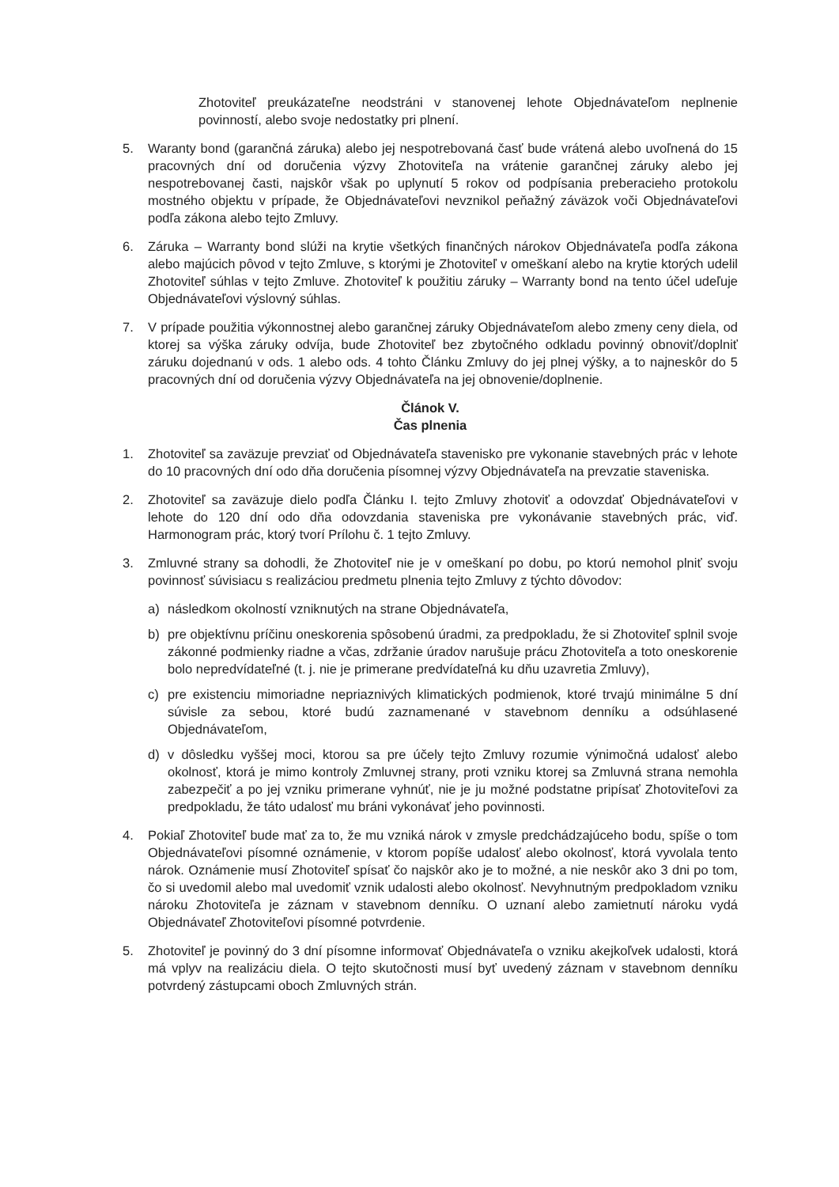Zhotoviteľ preukázateľne neodstráni v stanovenej lehote Objednávateľom neplnenie povinností, alebo svoje nedostatky pri plnení.
5. Waranty bond (garančná záruka) alebo jej nespotrebovaná časť bude vrátená alebo uvoľnená do 15 pracovných dní od doručenia výzvy Zhotoviteľa na vrátenie garančnej záruky alebo jej nespotrebovanej časti, najskôr však po uplynutí 5 rokov od podpísania preberacieho protokolu mostného objektu v prípade, že Objednávateľovi nevznikol peňažný záväzok voči Objednávateľovi podľa zákona alebo tejto Zmluvy.
6. Záruka – Warranty bond slúži na krytie všetkých finančných nárokov Objednávateľa podľa zákona alebo majúcich pôvod v tejto Zmluve, s ktorými je Zhotoviteľ v omeškaní alebo na krytie ktorých udelil Zhotoviteľ súhlas v tejto Zmluve. Zhotoviteľ k použitiu záruky – Warranty bond na tento účel udeľuje Objednávateľovi výslovný súhlas.
7. V prípade použitia výkonnostnej alebo garančnej záruky Objednávateľom alebo zmeny ceny diela, od ktorej sa výška záruky odvíja, bude Zhotoviteľ bez zbytočného odkladu povinný obnoviť/doplniť záruku dojednanú v ods. 1 alebo ods. 4 tohto Článku Zmluvy do jej plnej výšky, a to najneskôr do 5 pracovných dní od doručenia výzvy Objednávateľa na jej obnovenie/doplnenie.
Článok V.
Čas plnenia
1. Zhotoviteľ sa zaväzuje prevziať od Objednávateľa stavenisko pre vykonanie stavebných prác v lehote do 10 pracovných dní odo dňa doručenia písomnej výzvy Objednávateľa na prevzatie staveniska.
2. Zhotoviteľ sa zaväzuje dielo podľa Článku I. tejto Zmluvy zhotoviť a odovzdať Objednávateľovi v lehote do 120 dní odo dňa odovzdania staveniska pre vykonávanie stavebných prác, viď. Harmonogram prác, ktorý tvorí Prílohu č. 1 tejto Zmluvy.
3. Zmluvné strany sa dohodli, že Zhotoviteľ nie je v omeškaní po dobu, po ktorú nemohol plniť svoju povinnosť súvisiacu s realizáciou predmetu plnenia tejto Zmluvy z týchto dôvodov:
a) následkom okolností vzniknutých na strane Objednávateľa,
b) pre objektívnu príčinu oneskorenia spôsobenú úradmi, za predpokladu, že si Zhotoviteľ splnil svoje zákonné podmienky riadne a včas, zdržanie úradov narušuje prácu Zhotoviteľa a toto oneskorenie bolo nepredvídateľné (t. j. nie je primerane predvídateľná ku dňu uzavretia Zmluvy),
c) pre existenciu mimoriadne nepriaznivých klimatických podmienok, ktoré trvajú minimálne 5 dní súvisle za sebou, ktoré budú zaznamenané v stavebnom denníku a odsúhlasené Objednávateľom,
d) v dôsledku vyššej moci, ktorou sa pre účely tejto Zmluvy rozumie výnimočná udalosť alebo okolnosť, ktorá je mimo kontroly Zmluvnej strany, proti vzniku ktorej sa Zmluvná strana nemohla zabezpečiť a po jej vzniku primerane vyhnúť, nie je ju možné podstatne pripísať Zhotoviteľovi za predpokladu, že táto udalosť mu bráni vykonávať jeho povinnosti.
4. Pokiaľ Zhotoviteľ bude mať za to, že mu vzniká nárok v zmysle predchádzajúceho bodu, spíše o tom Objednávateľovi písomné oznámenie, v ktorom popíše udalosť alebo okolnosť, ktorá vyvolala tento nárok. Oznámenie musí Zhotoviteľ spísať čo najskôr ako je to možné, a nie neskôr ako 3 dni po tom, čo si uvedomil alebo mal uvedomiť vznik udalosti alebo okolnosť. Nevyhnutným predpokladom vzniku nároku Zhotoviteľa je záznam v stavebnom denníku. O uznaní alebo zamietnutí nároku vydá Objednávateľ Zhotoviteľovi písomné potvrdenie.
5. Zhotoviteľ je povinný do 3 dní písomne informovať Objednávateľa o vzniku akejkoľvek udalosti, ktorá má vplyv na realizáciu diela. O tejto skutočnosti musí byť uvedený záznam v stavebnom denníku potvrdený zástupcami oboch Zmluvných strán.